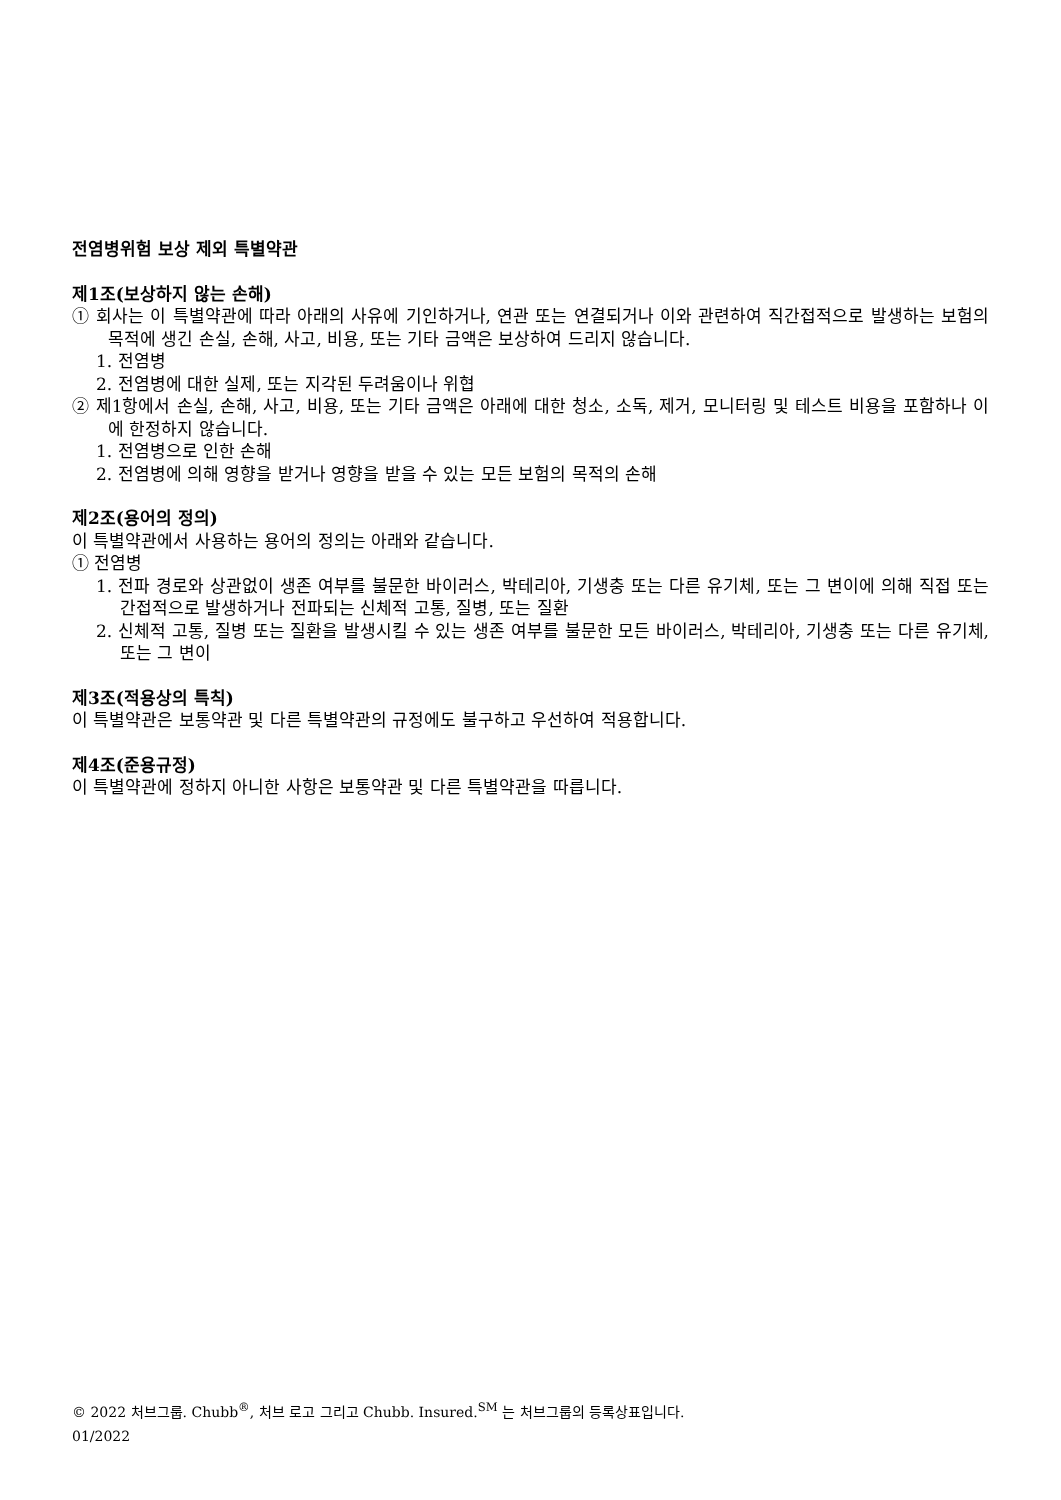전염병위험 보상 제외 특별약관
제1조(보상하지 않는 손해)
① 회사는 이 특별약관에 따라 아래의 사유에 기인하거나, 연관 또는 연결되거나 이와 관련하여 직간접적으로 발생하는 보험의 목적에 생긴 손실, 손해, 사고, 비용, 또는 기타 금액은 보상하여 드리지 않습니다.
1. 전염병
2. 전염병에 대한 실제, 또는 지각된 두려움이나 위협
② 제1항에서 손실, 손해, 사고, 비용, 또는 기타 금액은 아래에 대한 청소, 소독, 제거, 모니터링 및 테스트 비용을 포함하나 이에 한정하지 않습니다.
1. 전염병으로 인한 손해
2. 전염병에 의해 영향을 받거나 영향을 받을 수 있는 모든 보험의 목적의 손해
제2조(용어의 정의)
이 특별약관에서 사용하는 용어의 정의는 아래와 같습니다.
① 전염병
1. 전파 경로와 상관없이 생존 여부를 불문한 바이러스, 박테리아, 기생충 또는 다른 유기체, 또는 그 변이에 의해 직접 또는 간접적으로 발생하거나 전파되는 신체적 고통, 질병, 또는 질환
2. 신체적 고통, 질병 또는 질환을 발생시킬 수 있는 생존 여부를 불문한 모든 바이러스, 박테리아, 기생충 또는 다른 유기체, 또는 그 변이
제3조(적용상의 특칙)
이 특별약관은 보통약관 및 다른 특별약관의 규정에도 불구하고 우선하여 적용합니다.
제4조(준용규정)
이 특별약관에 정하지 아니한 사항은 보통약관 및 다른 특별약관을 따릅니다.
© 2022 처브그룹. Chubb<sup>®</sup>, 처브 로고 그리고 Chubb. Insured.<sup>SM</sup> 는 처브그룹의 등록상표입니다.
01/2022